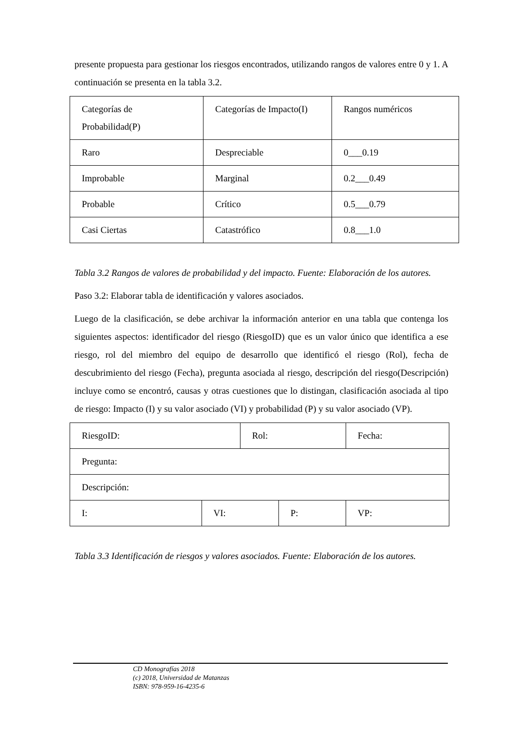presente propuesta para gestionar los riesgos encontrados, utilizando rangos de valores entre 0 y 1. A continuación se presenta en la tabla 3.2.
| Categorías de Probabilidad(P) | Categorías de Impacto(I) | Rangos numéricos |
| Raro | Despreciable | 0___0.19 |
| Improbable | Marginal | 0.2___0.49 |
| Probable | Crítico | 0.5___0.79 |
| Casi Ciertas | Catastrófico | 0.8___1.0 |
Tabla 3.2 Rangos de valores de probabilidad y del impacto. Fuente: Elaboración de los autores.
Paso 3.2: Elaborar tabla de identificación y valores asociados.
Luego de la clasificación, se debe archivar la información anterior en una tabla que contenga los siguientes aspectos: identificador del riesgo (RiesgoID) que es un valor único que identifica a ese riesgo, rol del miembro del equipo de desarrollo que identificó el riesgo (Rol), fecha de descubrimiento del riesgo (Fecha), pregunta asociada al riesgo, descripción del riesgo(Descripción) incluye como se encontró, causas y otras cuestiones que lo distingan, clasificación asociada al tipo de riesgo: Impacto (I) y su valor asociado (VI) y probabilidad (P) y su valor asociado (VP).
| RiesgoID: | | Rol: | | Fecha: |
| Pregunta: | | | | |
| Descripción: | | | | |
| I: | VI: | | P: | VP: |
Tabla 3.3 Identificación de riesgos y valores asociados. Fuente: Elaboración de los autores.
CD Monografías 2018
(c) 2018, Universidad de Matanzas
ISBN: 978-959-16-4235-6